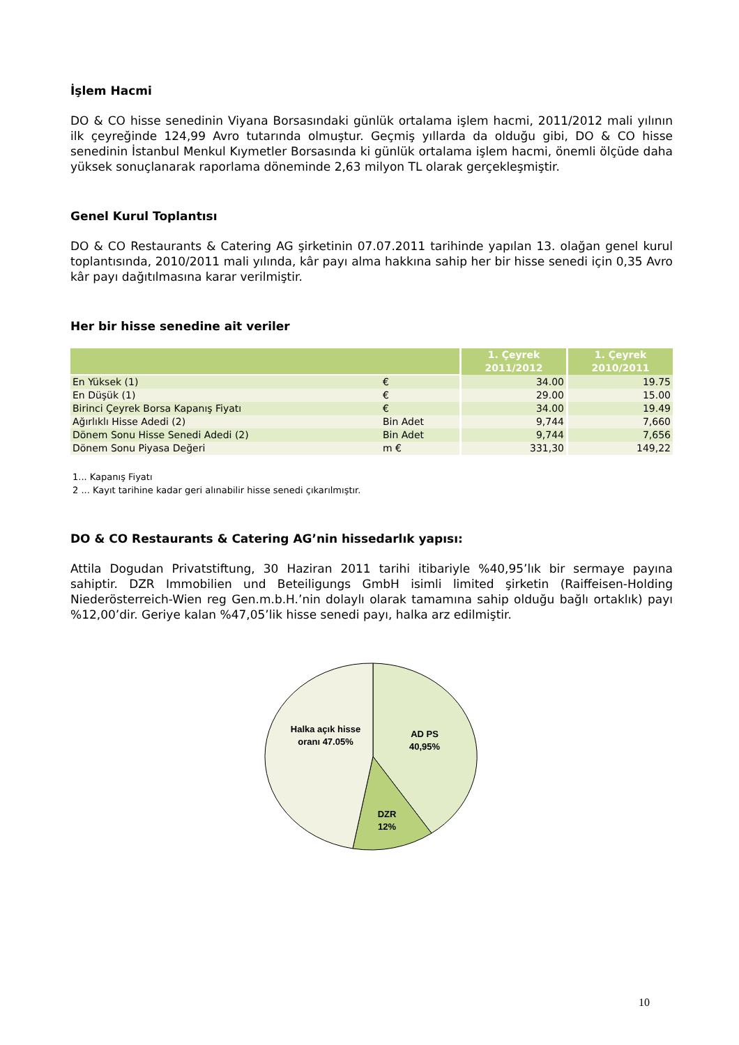İşlem Hacmi
DO & CO hisse senedinin Viyana Borsasındaki günlük ortalama işlem hacmi, 2011/2012 mali yılının ilk çeyreğinde 124,99 Avro tutarında olmuştur. Geçmiş yıllarda da olduğu gibi, DO & CO hisse senedinin İstanbul Menkul Kıymetler Borsasında ki günlük ortalama işlem hacmi, önemli ölçüde daha yüksek sonuçlanarak raporlama döneminde 2,63 milyon TL olarak gerçekleşmiştir.
Genel Kurul Toplantısı
DO & CO Restaurants & Catering AG şirketinin 07.07.2011 tarihinde yapılan 13. olağan genel kurul toplantısında, 2010/2011 mali yılında, kâr payı alma hakkına sahip her bir hisse senedi için 0,35 Avro kâr payı dağıtılmasına karar verilmiştir.
Her bir hisse senedine ait veriler
| | | 1. Çeyrek 2011/2012 | 1. Çeyrek 2010/2011 |
| --- | --- | --- | --- |
| En Yüksek (1) | € | 34.00 | 19.75 |
| En Düşük (1) | € | 29.00 | 15.00 |
| Birinci Çeyrek Borsa Kapanış Fiyatı | € | 34.00 | 19.49 |
| Ağırlıklı Hisse Adedi (2) | Bin Adet | 9,744 | 7,660 |
| Dönem Sonu Hisse Senedi Adedi (2) | Bin Adet | 9,744 | 7,656 |
| Dönem Sonu Piyasa Değeri | m € | 331,30 | 149,22 |
1... Kapanış Fiyatı
2 ... Kayıt tarihine kadar geri alınabilir hisse senedi çıkarılmıştır.
DO & CO Restaurants & Catering AG’nin hissedarlık yapısı:
Attila Dogudan Privatstiftung, 30 Haziran 2011 tarihi itibariyle %40,95’lık bir sermaye payına sahiptir. DZR Immobilien und Beteiligungs GmbH isimli limited şirketin (Raiffeisen-Holding Niederösterreich-Wien reg Gen.m.b.H.’nin dolaylı olarak tamamına sahip olduğu bağlı ortaklık) payı %12,00’dir. Geriye kalan %47,05’lik hisse senedi payı, halka arz edilmiştir.
Halka açık hisse
oranı 47.05%
AD PS
40,95%
DZR
12%
10